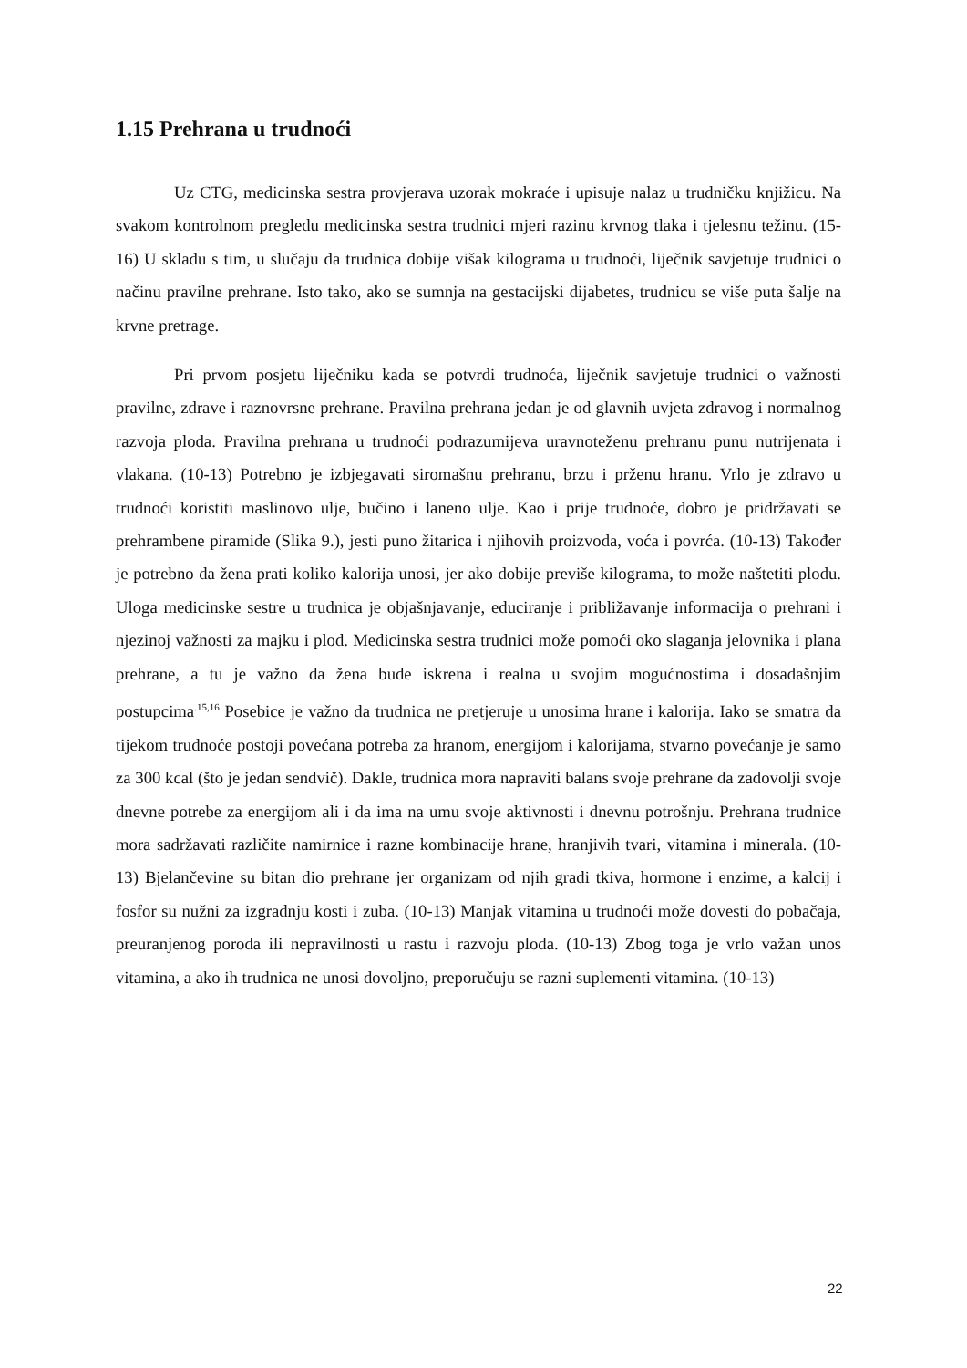1.15 Prehrana u trudnoći
Uz CTG, medicinska sestra provjerava uzorak mokraće i upisuje nalaz u trudničku knjižicu. Na svakom kontrolnom pregledu medicinska sestra trudnici mjeri razinu krvnog tlaka i tjelesnu težinu. (15-16) U skladu s tim, u slučaju da trudnica dobije višak kilograma u trudnoći, liječnik savjetuje trudnici o načinu pravilne prehrane. Isto tako, ako se sumnja na gestacijski dijabetes, trudnicu se više puta šalje na krvne pretrage.
Pri prvom posjetu liječniku kada se potvrdi trudnoća, liječnik savjetuje trudnici o važnosti pravilne, zdrave i raznovrsne prehrane. Pravilna prehrana jedan je od glavnih uvjeta zdravog i normalnog razvoja ploda. Pravilna prehrana u trudnoći podrazumijeva uravnoteženu prehranu punu nutrijenata i vlakana. (10-13) Potrebno je izbjegavati siromašnu prehranu, brzu i prženu hranu. Vrlo je zdravo u trudnoći koristiti maslinovo ulje, bučino i laneno ulje. Kao i prije trudnoće, dobro je pridržavati se prehrambene piramide (Slika 9.), jesti puno žitarica i njihovih proizvoda, voća i povrća. (10-13) Također je potrebno da žena prati koliko kalorija unosi, jer ako dobije previše kilograma, to može naštetiti plodu. Uloga medicinske sestre u trudnica je objašnjavanje, educiranje i približavanje informacija o prehrani i njezinoj važnosti za majku i plod. Medicinska sestra trudnici može pomoći oko slaganja jelovnika i plana prehrane, a tu je važno da žena bude iskrena i realna u svojim mogućnostima i dosadašnjim postupcima<sup>.15,16</sup> Posebice je važno da trudnica ne pretjeruje u unosima hrane i kalorija. Iako se smatra da tijekom trudnoće postoji povećana potreba za hranom, energijom i kalorijama, stvarno povećanje je samo za 300 kcal (što je jedan sendvič). Dakle, trudnica mora napraviti balans svoje prehrane da zadovolji svoje dnevne potrebe za energijom ali i da ima na umu svoje aktivnosti i dnevnu potrošnju. Prehrana trudnice mora sadržavati različite namirnice i razne kombinacije hrane, hranjivih tvari, vitamina i minerala. (10-13) Bjelančevine su bitan dio prehrane jer organizam od njih gradi tkiva, hormone i enzime, a kalcij i fosfor su nužni za izgradnju kosti i zuba. (10-13) Manjak vitamina u trudnoći može dovesti do pobačaja, preuranjenog poroda ili nepravilnosti u rastu i razvoju ploda. (10-13) Zbog toga je vrlo važan unos vitamina, a ako ih trudnica ne unosi dovoljno, preporučuju se razni suplementi vitamina. (10-13)
22